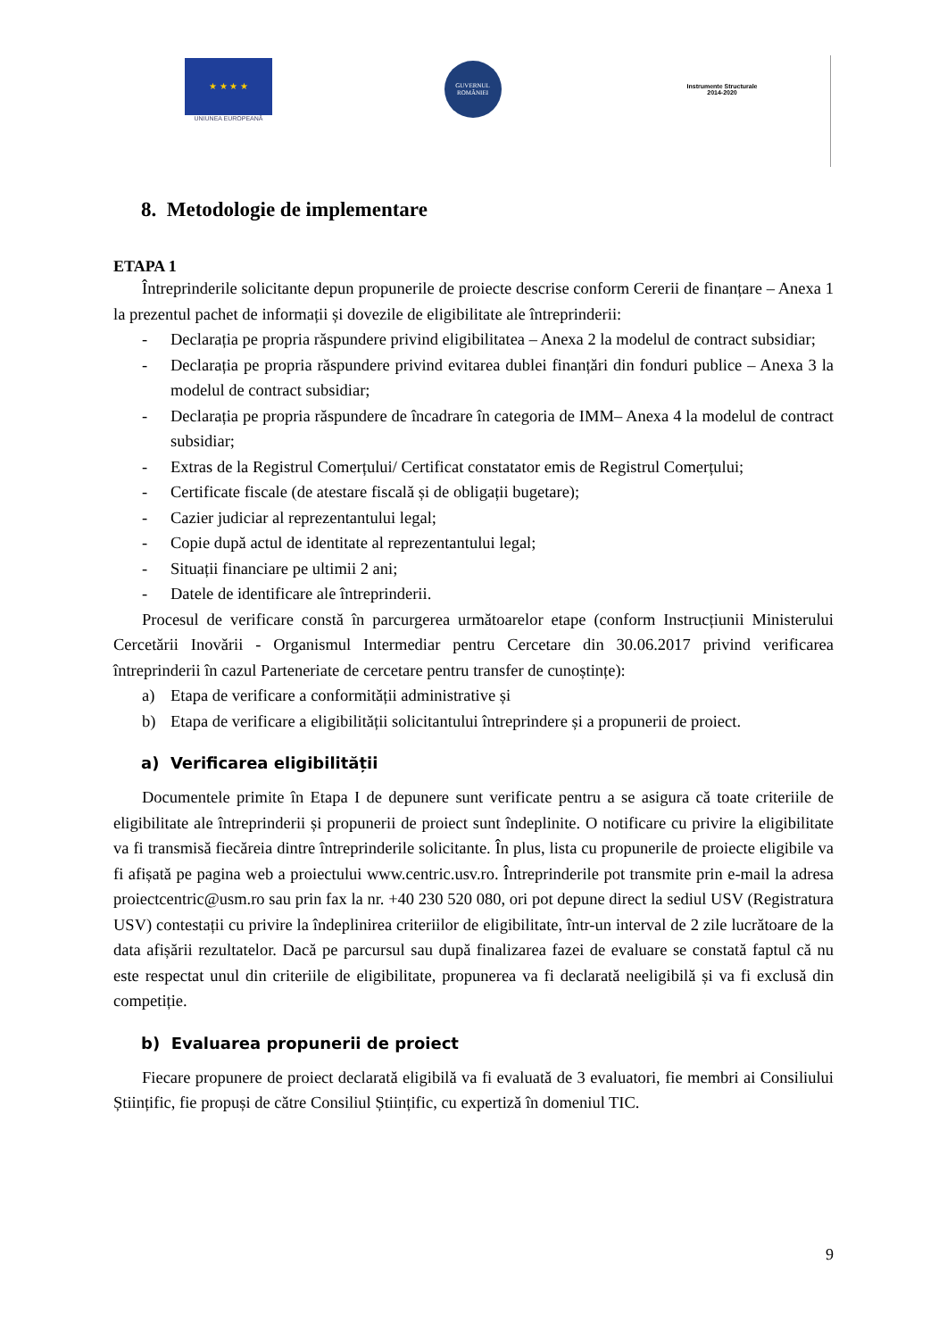★ ★ ★ ★
UNIUNEA EUROPEANĂ
GUVERNUL ROMÂNIEI
Instrumente Structurale
2014-2020
8. Metodologie de implementare
ETAPA 1
Întreprinderile solicitante depun propunerile de proiecte descrise conform Cererii de finanțare – Anexa 1 la prezentul pachet de informații și dovezile de eligibilitate ale întreprinderii:
- Declarația pe propria răspundere privind eligibilitatea – Anexa 2 la modelul de contract subsidiar;
- Declarația pe propria răspundere privind evitarea dublei finanțări din fonduri publice – Anexa 3 la modelul de contract subsidiar;
- Declarația pe propria răspundere de încadrare în categoria de IMM– Anexa 4 la modelul de contract subsidiar;
- Extras de la Registrul Comerțului/ Certificat constatator emis de Registrul Comerțului;
- Certificate fiscale (de atestare fiscală și de obligații bugetare);
- Cazier judiciar al reprezentantului legal;
- Copie după actul de identitate al reprezentantului legal;
- Situații financiare pe ultimii 2 ani;
- Datele de identificare ale întreprinderii.
Procesul de verificare constă în parcurgerea următoarelor etape (conform Instrucțiunii Ministerului Cercetării Inovării - Organismul Intermediar pentru Cercetare din 30.06.2017 privind verificarea întreprinderii în cazul Parteneriate de cercetare pentru transfer de cunoștințe):
a) Etapa de verificare a conformității administrative și
b) Etapa de verificare a eligibilității solicitantului întreprindere și a propunerii de proiect.
a) Verificarea eligibilității
Documentele primite în Etapa I de depunere sunt verificate pentru a se asigura că toate criteriile de eligibilitate ale întreprinderii și propunerii de proiect sunt îndeplinite. O notificare cu privire la eligibilitate va fi transmisă fiecăreia dintre întreprinderile solicitante. În plus, lista cu propunerile de proiecte eligibile va fi afișată pe pagina web a proiectului www.centric.usv.ro. Întreprinderile pot transmite prin e-mail la adresa proiectcentric@usm.ro sau prin fax la nr. +40 230 520 080, ori pot depune direct la sediul USV (Registratura USV) contestații cu privire la îndeplinirea criteriilor de eligibilitate, într-un interval de 2 zile lucrătoare de la data afișării rezultatelor. Dacă pe parcursul sau după finalizarea fazei de evaluare se constată faptul că nu este respectat unul din criteriile de eligibilitate, propunerea va fi declarată neeligibilă și va fi exclusă din competiție.
b) Evaluarea propunerii de proiect
Fiecare propunere de proiect declarată eligibilă va fi evaluată de 3 evaluatori, fie membri ai Consiliului Științific, fie propuși de către Consiliul Științific, cu expertiză în domeniul TIC.
9